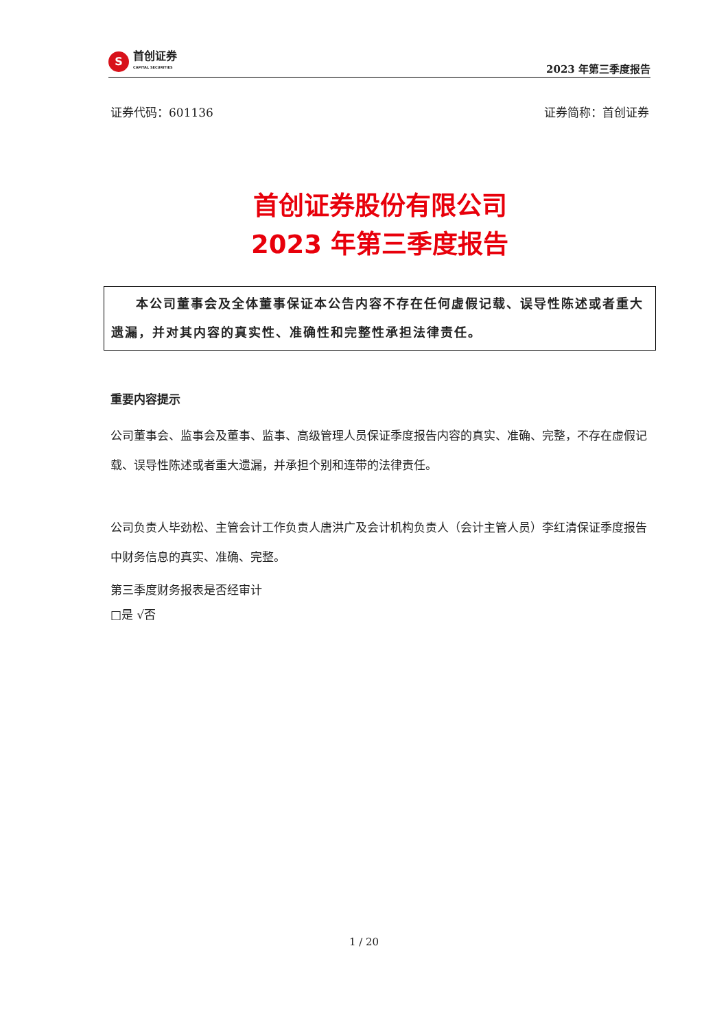S
首创证券
CAPITAL SECURITIES
2023 年第三季度报告
证券代码：601136 证券简称：首创证券
首创证券股份有限公司
2023 年第三季度报告
本公司董事会及全体董事保证本公告内容不存在任何虚假记载、误导性陈述或者重大遗漏，并对其内容的真实性、准确性和完整性承担法律责任。
重要内容提示
公司董事会、监事会及董事、监事、高级管理人员保证季度报告内容的真实、准确、完整，不存在虚假记载、误导性陈述或者重大遗漏，并承担个别和连带的法律责任。
公司负责人毕劲松、主管会计工作负责人唐洪广及会计机构负责人（会计主管人员）李红清保证季度报告中财务信息的真实、准确、完整。
第三季度财务报表是否经审计
□是 √否
1 / 20